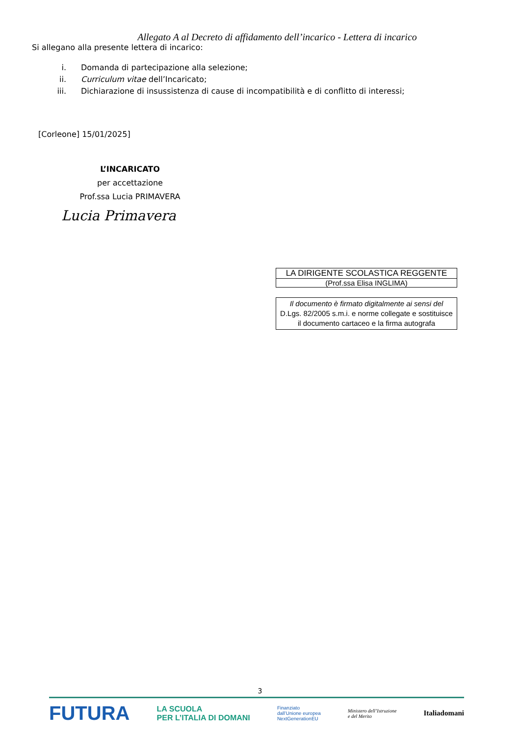Allegato A al Decreto di affidamento dell’incarico - Lettera di incarico
Si allegano alla presente lettera di incarico:
i. Domanda di partecipazione alla selezione;
ii. Curriculum vitae dell’Incaricato;
iii. Dichiarazione di insussistenza di cause di incompatibilità e di conflitto di interessi;
[Corleone] 15/01/2025]
L’INCARICATO
per accettazione
Prof.ssa Lucia PRIMAVERA
Lucia Primavera
LA DIRIGENTE SCOLASTICA REGGENTE
(Prof.ssa Elisa INGLIMA)
Il documento è firmato digitalmente ai sensi del
D.Lgs. 82/2005 s.m.i. e norme collegate e sostituisce
il documento cartaceo e la firma autografa
3
FUTURA LA SCUOLA
PER L’ITALIA DI DOMANI Finanziato
dall’Unione europea
NextGenerationEU Ministero dell’Istruzione
e del Merito Italiadomani